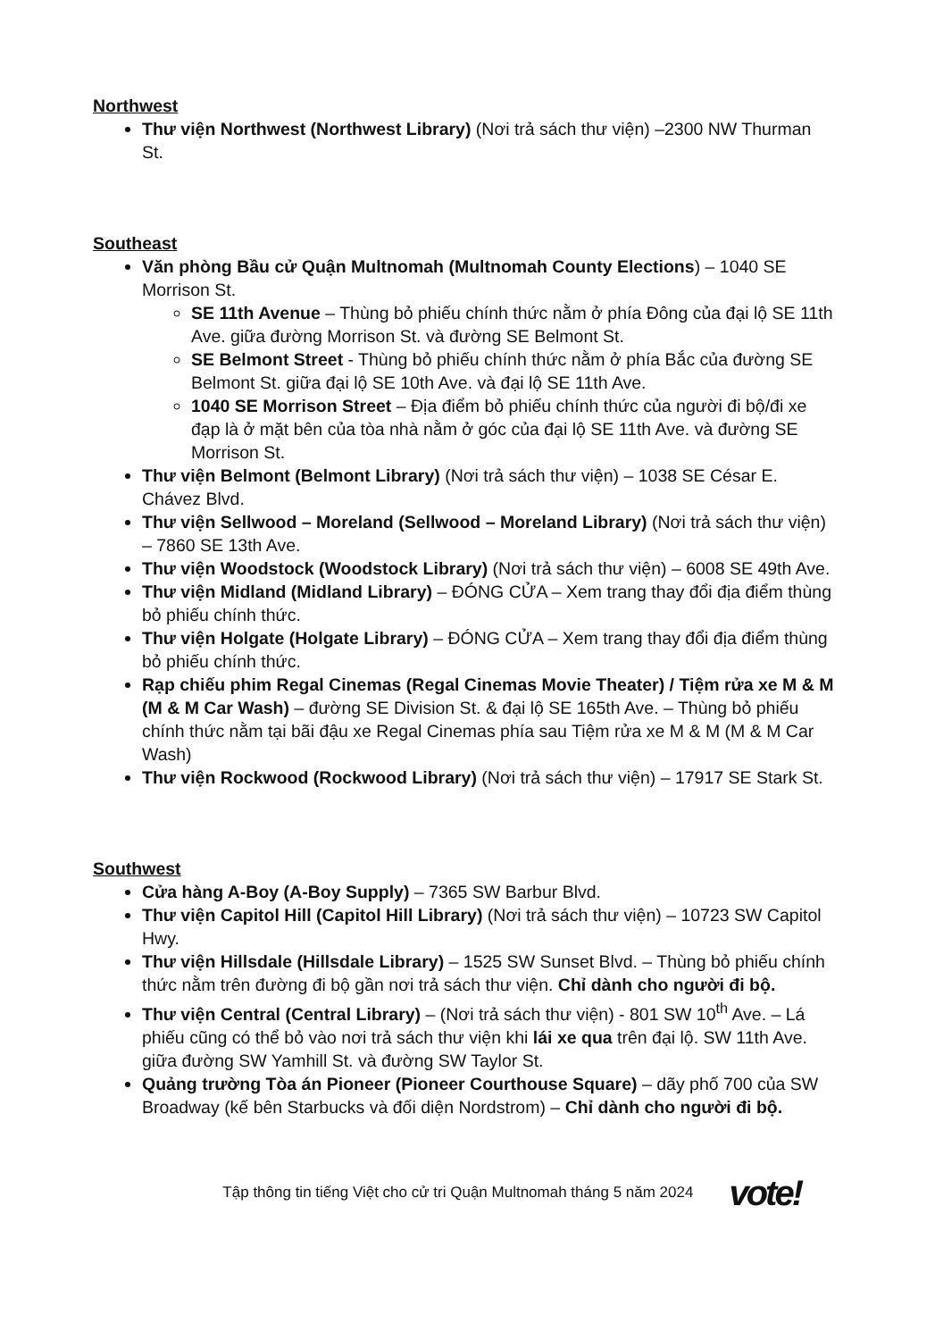Northwest
Thư viện Northwest (Northwest Library) (Nơi trả sách thư viện) –2300 NW Thurman St.
Southeast
Văn phòng Bầu cử Quận Multnomah (Multnomah County Elections) – 1040 SE Morrison St.
SE 11th Avenue – Thùng bỏ phiếu chính thức nằm ở phía Đông của đại lộ SE 11th Ave. giữa đường Morrison St. và đường SE Belmont St.
SE Belmont Street - Thùng bỏ phiếu chính thức nằm ở phía Bắc của đường SE Belmont St. giữa đại lộ SE 10th Ave. và đại lộ SE 11th Ave.
1040 SE Morrison Street – Địa điểm bỏ phiếu chính thức của người đi bộ/đi xe đạp là ở mặt bên của tòa nhà nằm ở góc của đại lộ SE 11th Ave. và đường SE Morrison St.
Thư viện Belmont (Belmont Library) (Nơi trả sách thư viện) – 1038 SE César E. Chávez Blvd.
Thư viện Sellwood – Moreland (Sellwood – Moreland Library) (Nơi trả sách thư viện) – 7860 SE 13th Ave.
Thư viện Woodstock (Woodstock Library) (Nơi trả sách thư viện) – 6008 SE 49th Ave.
Thư viện Midland (Midland Library) – ĐÓNG CỬA – Xem trang thay đổi địa điểm thùng bỏ phiếu chính thức.
Thư viện Holgate (Holgate Library) – ĐÓNG CỬA – Xem trang thay đổi địa điểm thùng bỏ phiếu chính thức.
Rạp chiếu phim Regal Cinemas (Regal Cinemas Movie Theater) / Tiệm rửa xe M & M (M & M Car Wash) – đường SE Division St. & đại lộ SE 165th Ave. – Thùng bỏ phiếu chính thức nằm tại bãi đậu xe Regal Cinemas phía sau Tiệm rửa xe M & M (M & M Car Wash)
Thư viện Rockwood (Rockwood Library) (Nơi trả sách thư viện) – 17917 SE Stark St.
Southwest
Cửa hàng A-Boy (A-Boy Supply) – 7365 SW Barbur Blvd.
Thư viện Capitol Hill (Capitol Hill Library) (Nơi trả sách thư viện) – 10723 SW Capitol Hwy.
Thư viện Hillsdale (Hillsdale Library) – 1525 SW Sunset Blvd. – Thùng bỏ phiếu chính thức nằm trên đường đi bộ gần nơi trả sách thư viện. Chỉ dành cho người đi bộ.
Thư viện Central (Central Library) – (Nơi trả sách thư viện) - 801 SW 10<sup>th</sup> Ave. – Lá phiếu cũng có thể bỏ vào nơi trả sách thư viện khi lái xe qua trên đại lộ. SW 11th Ave. giữa đường SW Yamhill St. và đường SW Taylor St.
Quảng trường Tòa án Pioneer (Pioneer Courthouse Square) – dãy phố 700 của SW Broadway (kế bên Starbucks và đối diện Nordstrom) – Chỉ dành cho người đi bộ.
Tập thông tin tiếng Việt cho cử tri Quận Multnomah tháng 5 năm 2024 vote!